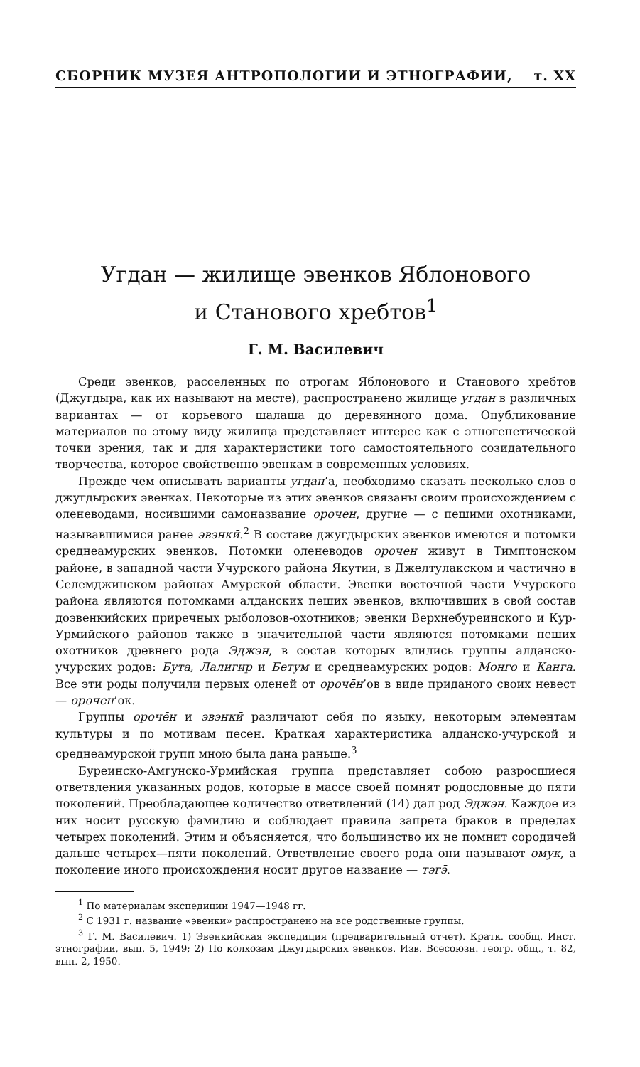СБОРНИК МУЗЕЯ АНТРОПОЛОГИИ И ЭТНОГРАФИИ, т. XX
Угдан — жилище эвенков Яблонового
и Станового хребтов<sup>1</sup>
Г. М. Василевич
Среди эвенков, расселенных по отрогам Яблонового и Станового хребтов (Джугдыра, как их называют на месте), распространено жилище угдан в различных вариантах — от корьевого шалаша до деревянного дома. Опубликование материалов по этому виду жилища представляет интерес как с этногенетической точки зрения, так и для характеристики того самостоятельного созидательного творчества, которое свойственно эвенкам в современных условиях.
Прежде чем описывать варианты угдан’а, необходимо сказать несколько слов о джугдырских эвенках. Некоторые из этих эвенков связаны своим происхождением с оленеводами, носившими самоназвание орочен, другие — с пешими охотниками, называвшимися ранее эвэнкӣ.<sup>2</sup> В составе джугдырских эвенков имеются и потомки среднеамурских эвенков. Потомки оленеводов орочен живут в Тимптонском районе, в западной части Учурского района Якутии, в Джелтулакском и частично в Селемджинском районах Амурской области. Эвенки восточной части Учурского района являются потомками алданских пеших эвенков, включивших в свой состав доэвенкийских приречных рыболовов-охотников; эвенки Верхнебуреинского и Кур-Урмийского районов также в значительной части являются потомками пеших охотников древнего рода Эджэн, в состав которых влились группы алданско-учурских родов: Бута, Лалигир и Бетум и среднеамурских родов: Монго и Канга. Все эти роды получили первых оленей от орочēн’ов в виде приданого своих невест — орочēн’ок.
Группы орочēн и эвэнкӣ различают себя по языку, некоторым элементам культуры и по мотивам песен. Краткая характеристика алданско-учурской и среднеамурской групп мною была дана раньше.<sup>3</sup>
Буреинско-Амгунско-Урмийская группа представляет собою разросшиеся ответвления указанных родов, которые в массе своей помнят родословные до пяти поколений. Преобладающее количество ответвлений (14) дал род Эджэн. Каждое из них носит русскую фамилию и соблюдает правила запрета браков в пределах четырех поколений. Этим и объясняется, что большинство их не помнит сородичей дальше четырех—пяти поколений. Ответвление своего рода они называют омук, а поколение иного происхождения носит другое название — тэгэ̄.
<sup>1</sup> По материалам экспедиции 1947—1948 гг.
<sup>2</sup> С 1931 г. название «эвенки» распространено на все родственные группы.
<sup>3</sup> Г. М. Василевич. 1) Эвенкийская экспедиция (предварительный отчет). Кратк. сообщ. Инст. этнографии, вып. 5, 1949; 2) По колхозам Джугдырских эвенков. Изв. Всесоюзн. геогр. общ., т. 82, вып. 2, 1950.